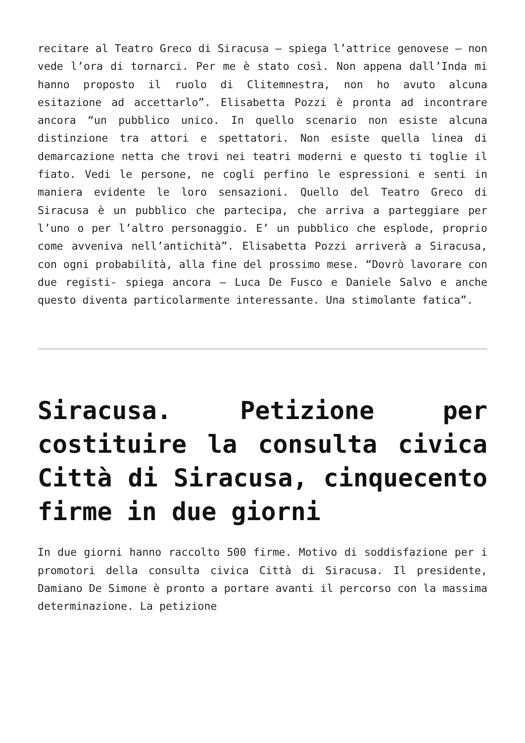recitare al Teatro Greco di Siracusa – spiega l’attrice genovese – non vede l’ora di tornarci. Per me è stato così. Non appena dall’Inda mi hanno proposto il ruolo di Clitemnestra, non ho avuto alcuna esitazione ad accettarlo”. Elisabetta Pozzi è pronta ad incontrare ancora “un pubblico unico. In quello scenario non esiste alcuna distinzione tra attori e spettatori. Non esiste quella linea di demarcazione netta che trovi nei teatri moderni e questo ti toglie il fiato. Vedi le persone, ne cogli perfino le espressioni e senti in maniera evidente le loro sensazioni. Quello del Teatro Greco di Siracusa è un pubblico che partecipa, che arriva a parteggiare per l’uno o per l’altro personaggio. E’ un pubblico che esplode, proprio come avveniva nell’antichità”. Elisabetta Pozzi arriverà a Siracusa, con ogni probabilità, alla fine del prossimo mese. “Dovrò lavorare con due registi- spiega ancora – Luca De Fusco e Daniele Salvo e anche questo diventa particolarmente interessante. Una stimolante fatica”.
Siracusa. Petizione per costituire la consulta civica Città di Siracusa, cinquecento firme in due giorni
In due giorni hanno raccolto 500 firme. Motivo di soddisfazione per i promotori della consulta civica Città di Siracusa. Il presidente, Damiano De Simone è pronto a portare avanti il percorso con la massima determinazione. La petizione